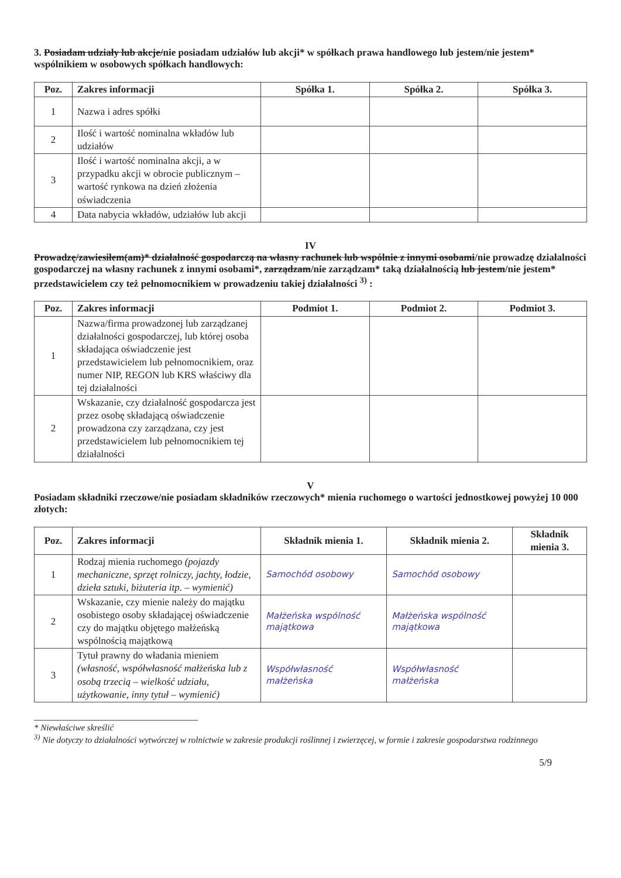3. Posiadam udziały lub akcje/nie posiadam udziałów lub akcji* w spółkach prawa handlowego lub jestem/nie jestem* wspólnikiem w osobowych spółkach handlowych:
| Poz. | Zakres informacji | Spółka 1. | Spółka 2. | Spółka 3. |
| --- | --- | --- | --- | --- |
| 1 | Nazwa i adres spółki | | | |
| 2 | Ilość i wartość nominalna wkładów lub udziałów | | | |
| 3 | Ilość i wartość nominalna akcji, a w przypadku akcji w obrocie publicznym – wartość rynkowa na dzień złożenia oświadczenia | | | |
| 4 | Data nabycia wkładów, udziałów lub akcji | | | |
IV
Prowadzę/zawiesiłem(am)* działalność gospodarczą na własny rachunek lub wspólnie z innymi osobami/nie prowadzę działalności gospodarczej na własny rachunek z innymi osobami*, zarządzam/nie zarządzam* taką działalnością lub jestem/nie jestem* przedstawicielem czy też pełnomocnikiem w prowadzeniu takiej działalności <sup>3)</sup> :
| Poz. | Zakres informacji | Podmiot 1. | Podmiot 2. | Podmiot 3. |
| --- | --- | --- | --- | --- |
| 1 | Nazwa/firma prowadzonej lub zarządzanej działalności gospodarczej, lub której osoba składająca oświadczenie jest przedstawicielem lub pełnomocnikiem, oraz numer NIP, REGON lub KRS właściwy dla tej działalności | | | |
| 2 | Wskazanie, czy działalność gospodarcza jest przez osobę składającą oświadczenie prowadzona czy zarządzana, czy jest przedstawicielem lub pełnomocnikiem tej działalności | | | |
V
Posiadam składniki rzeczowe/nie posiadam składników rzeczowych* mienia ruchomego o wartości jednostkowej powyżej 10 000 złotych:
| Poz. | Zakres informacji | Składnik mienia 1. | Składnik mienia 2. | Składnik mienia 3. |
| --- | --- | --- | --- | --- |
| 1 | Rodzaj mienia ruchomego (pojazdy mechaniczne, sprzęt rolniczy, jachty, łodzie, dzieła sztuki, biżuteria itp. – wymienić) | Samochód osobowy | Samochód osobowy | |
| 2 | Wskazanie, czy mienie należy do majątku osobistego osoby składającej oświadczenie czy do majątku objętego małżeńską wspólnością majątkową | Małżeńska wspólność majątkowa | Małżeńska wspólność majątkowa | |
| 3 | Tytuł prawny do władania mieniem (własność, współwłasność małżeńska lub z osobą trzecią – wielkość udziału, użytkowanie, inny tytuł – wymienić) | Współwłasność małżeńska | Współwłasność małżeńska | |
* Niewłaściwe skreślić
<sup>3)</sup> Nie dotyczy to działalności wytwórczej w rolnictwie w zakresie produkcji roślinnej i zwierzęcej, w formie i zakresie gospodarstwa rodzinnego
5/9